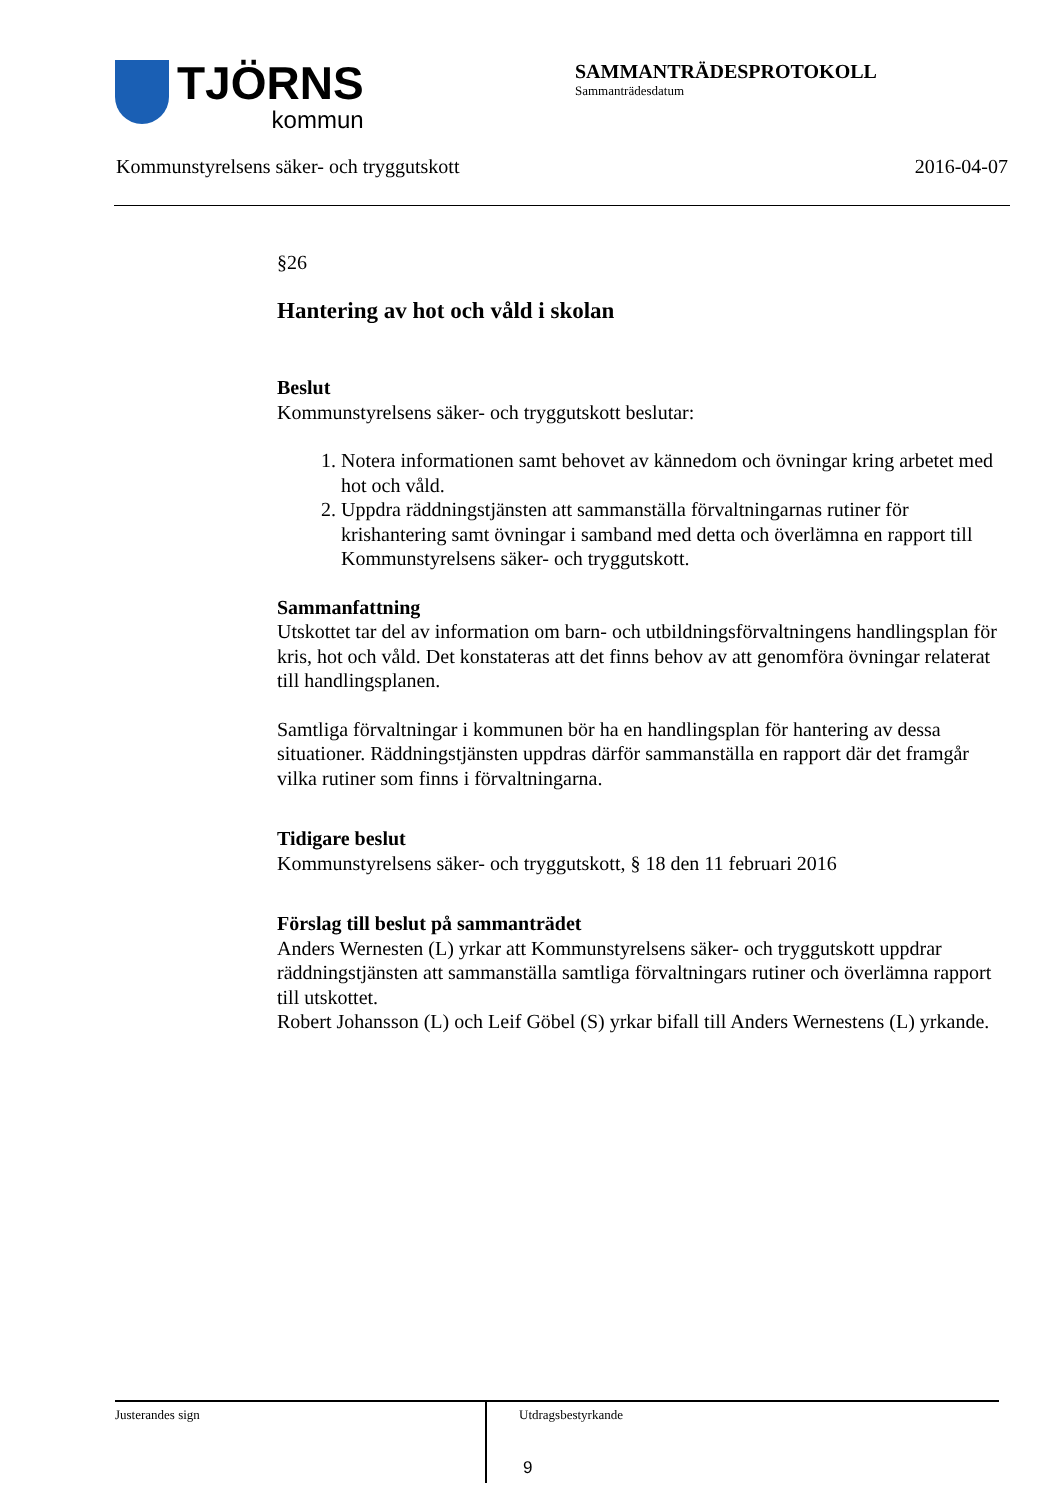TJÖRNS
kommun
SAMMANTRÄDESPROTOKOLL
Sammanträdesdatum
Kommunstyrelsens säker- och tryggutskott 2016-04-07
§26
Hantering av hot och våld i skolan
Beslut
Kommunstyrelsens säker- och tryggutskott beslutar:
1. Notera informationen samt behovet av kännedom och övningar kring arbetet med hot och våld.
2. Uppdra räddningstjänsten att sammanställa förvaltningarnas rutiner för krishantering samt övningar i samband med detta och överlämna en rapport till Kommunstyrelsens säker- och tryggutskott.
Sammanfattning
Utskottet tar del av information om barn- och utbildningsförvaltningens handlingsplan för kris, hot och våld. Det konstateras att det finns behov av att genomföra övningar relaterat till handlingsplanen.
Samtliga förvaltningar i kommunen bör ha en handlingsplan för hantering av dessa situationer. Räddningstjänsten uppdras därför sammanställa en rapport där det framgår vilka rutiner som finns i förvaltningarna.
Tidigare beslut
Kommunstyrelsens säker- och tryggutskott, § 18 den 11 februari 2016
Förslag till beslut på sammanträdet
Anders Wernesten (L) yrkar att Kommunstyrelsens säker- och tryggutskott uppdrar räddningstjänsten att sammanställa samtliga förvaltningars rutiner och överlämna rapport till utskottet.
Robert Johansson (L) och Leif Göbel (S) yrkar bifall till Anders Wernestens (L) yrkande.
Justerandes sign
Utdragsbestyrkande
9